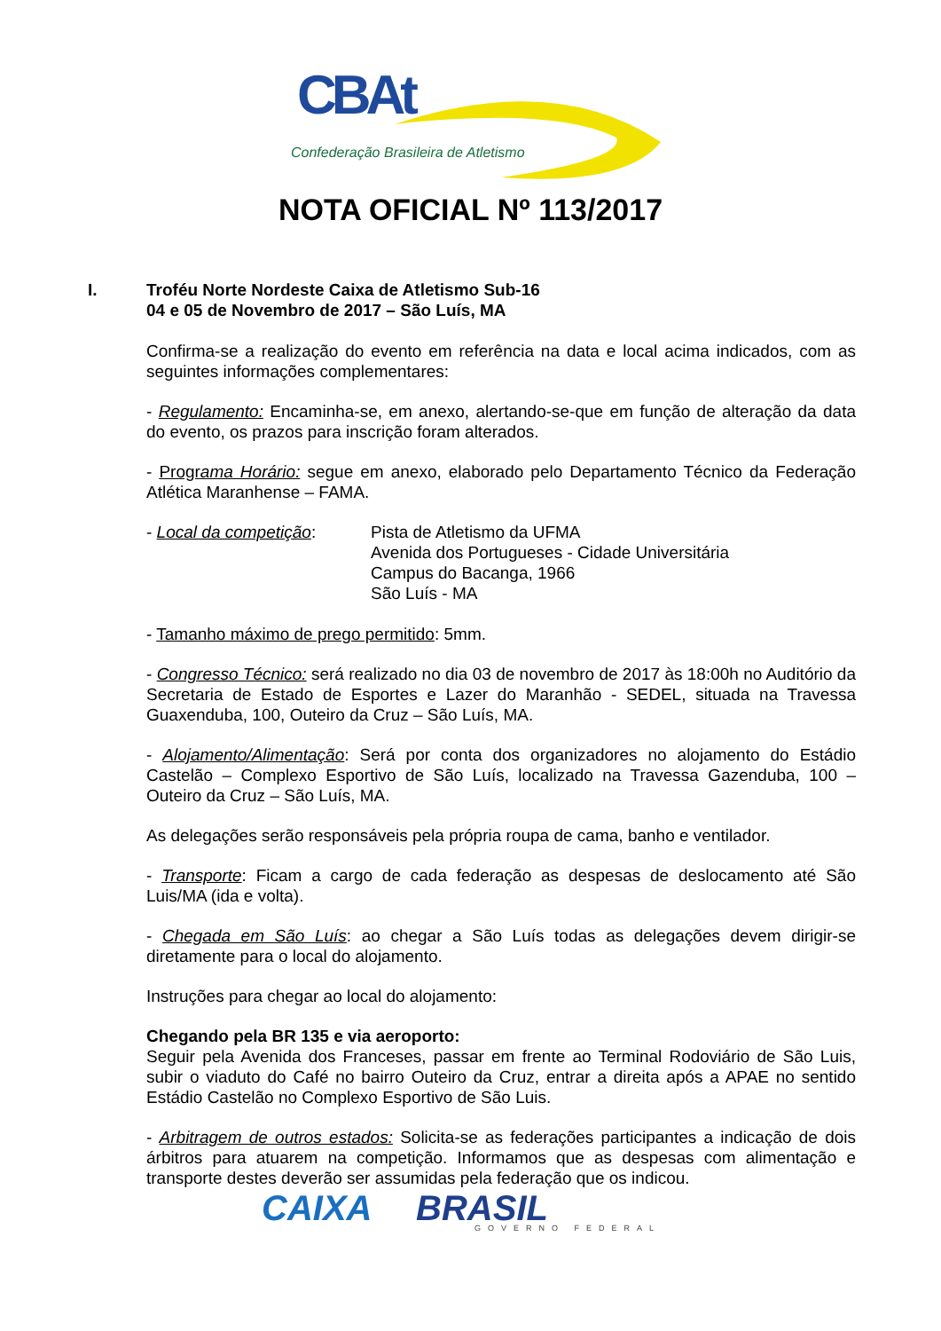CBAt
Confederação Brasileira de Atletismo
NOTA OFICIAL Nº 113/2017
I. Troféu Norte Nordeste Caixa de Atletismo Sub-16
04 e 05 de Novembro de 2017 – São Luís, MA
Confirma-se a realização do evento em referência na data e local acima indicados, com as seguintes informações complementares:
- Regulamento: Encaminha-se, em anexo, alertando-se-que em função de alteração da data do evento, os prazos para inscrição foram alterados.
- Programa Horário: segue em anexo, elaborado pelo Departamento Técnico da Federação Atlética Maranhense – FAMA.
- Local da competição: Pista de Atletismo da UFMA
Avenida dos Portugueses - Cidade Universitária
Campus do Bacanga, 1966
São Luís - MA
- Tamanho máximo de prego permitido: 5mm.
- Congresso Técnico: será realizado no dia 03 de novembro de 2017 às 18:00h no Auditório da Secretaria de Estado de Esportes e Lazer do Maranhão - SEDEL, situada na Travessa Guaxenduba, 100, Outeiro da Cruz – São Luís, MA.
- Alojamento/Alimentação: Será por conta dos organizadores no alojamento do Estádio Castelão – Complexo Esportivo de São Luís, localizado na Travessa Gazenduba, 100 – Outeiro da Cruz – São Luís, MA.
As delegações serão responsáveis pela própria roupa de cama, banho e ventilador.
- Transporte: Ficam a cargo de cada federação as despesas de deslocamento até São Luis/MA (ida e volta).
- Chegada em São Luís: ao chegar a São Luís todas as delegações devem dirigir-se diretamente para o local do alojamento.
Instruções para chegar ao local do alojamento:
Chegando pela BR 135 e via aeroporto:
Seguir pela Avenida dos Franceses, passar em frente ao Terminal Rodoviário de São Luis, subir o viaduto do Café no bairro Outeiro da Cruz, entrar a direita após a APAE no sentido Estádio Castelão no Complexo Esportivo de São Luis.
- Arbitragem de outros estados: Solicita-se as federações participantes a indicação de dois árbitros para atuarem na competição. Informamos que as despesas com alimentação e transporte destes deverão ser assumidas pela federação que os indicou.
CAIXA BRASIL
GOVERNO FEDERAL